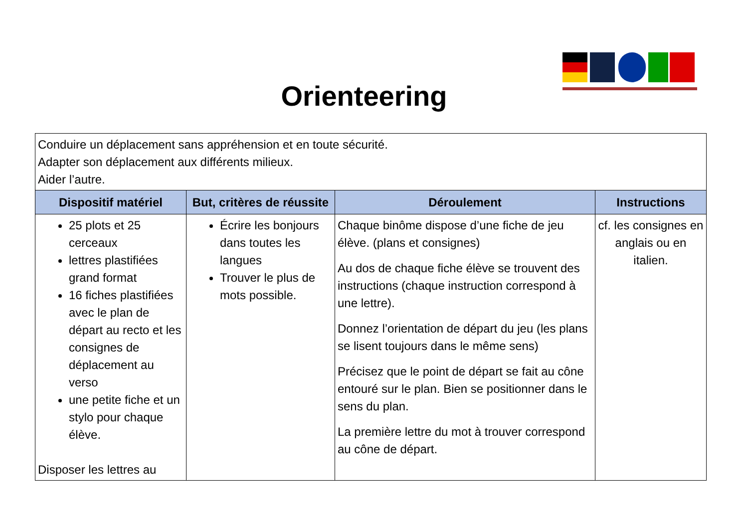Orienteering
| Conduire un déplacement sans appréhension et en toute sécurité. Adapter son déplacement aux différents milieux. Aider l’autre. | | | |
| Dispositif matériel | But, critères de réussite | Déroulement | Instructions |
| 25 plots et 25 cerceaux lettres plastifiées grand format 16 fiches plastifiées avec le plan de départ au recto et les consignes de déplacement au verso une petite fiche et un stylo pour chaque élève. Disposer les lettres au | Écrire les bonjours dans toutes les langues Trouver le plus de mots possible. | Chaque binôme dispose d’une fiche de jeu élève. (plans et consignes) Au dos de chaque fiche élève se trouvent des instructions (chaque instruction correspond à une lettre). Donnez l’orientation de départ du jeu (les plans se lisent toujours dans le même sens) Précisez que le point de départ se fait au cône entouré sur le plan. Bien se positionner dans le sens du plan. La première lettre du mot à trouver correspond au cône de départ. | cf. les consignes en anglais ou en italien. |